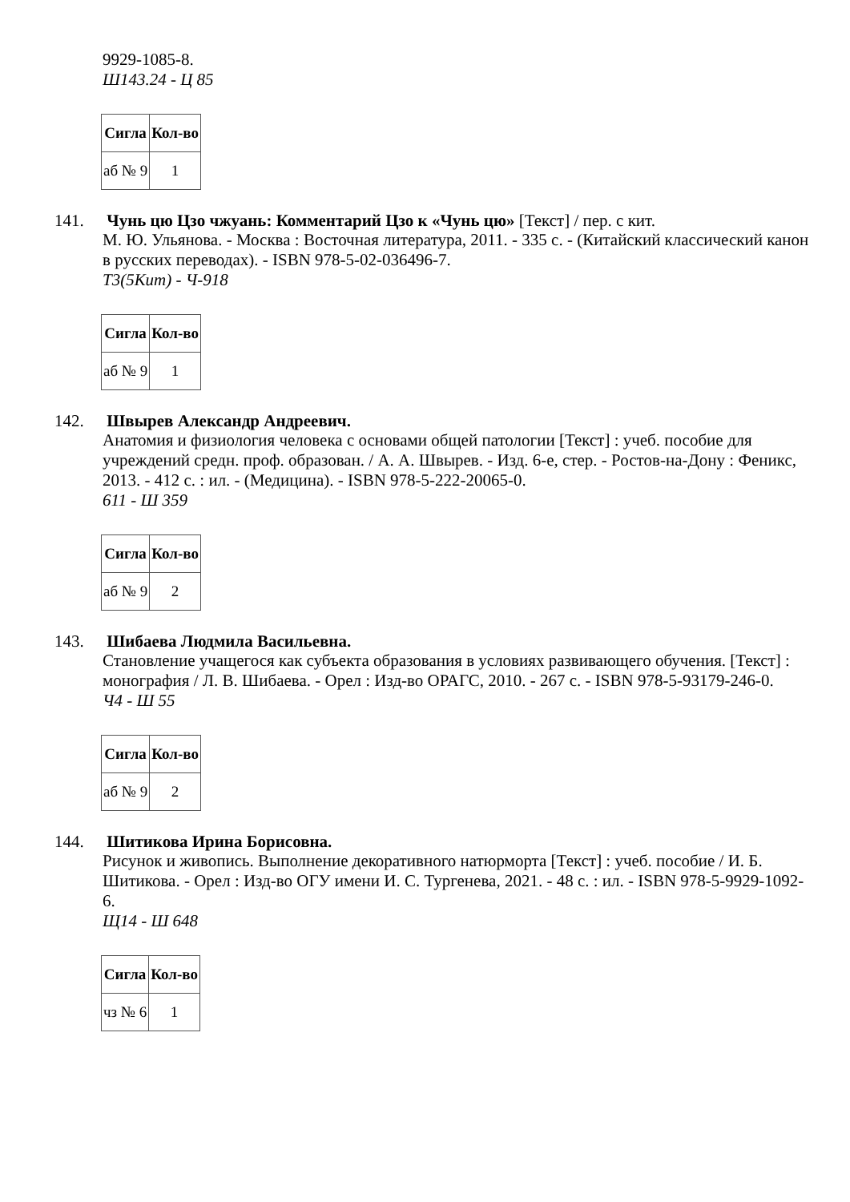9929-1085-8.
Ш143.24 - Ц 85
| Сигла | Кол-во |
| --- | --- |
| аб № 9 | 1 |
141. Чунь цю Цзо чжуань: Комментарий Цзо к «Чунь цю» [Текст] / пер. с кит.
М. Ю. Ульянова. - Москва : Восточная литература, 2011. - 335 с. - (Китайский классический канон в русских переводах). - ISBN 978-5-02-036496-7.
Т3(5Кит) - Ч-918
| Сигла | Кол-во |
| --- | --- |
| аб № 9 | 1 |
142. Швырев Александр Андреевич.
Анатомия и физиология человека с основами общей патологии [Текст] : учеб. пособие для учреждений средн. проф. образован. / А. А. Швырев. - Изд. 6-е, стер. - Ростов-на-Дону : Феникс, 2013. - 412 с. : ил. - (Медицина). - ISBN 978-5-222-20065-0.
611 - Ш 359
| Сигла | Кол-во |
| --- | --- |
| аб № 9 | 2 |
143. Шибаева Людмила Васильевна.
Становление учащегося как субъекта образования в условиях развивающего обучения. [Текст] : монография / Л. В. Шибаева. - Орел : Изд-во ОРАГС, 2010. - 267 с. - ISBN 978-5-93179-246-0.
Ч4 - Ш 55
| Сигла | Кол-во |
| --- | --- |
| аб № 9 | 2 |
144. Шитикова Ирина Борисовна.
Рисунок и живопись. Выполнение декоративного натюрморта [Текст] : учеб. пособие / И. Б. Шитикова. - Орел : Изд-во ОГУ имени И. С. Тургенева, 2021. - 48 с. : ил. - ISBN 978-5-9929-1092-6.
Щ14 - Ш 648
| Сигла | Кол-во |
| --- | --- |
| чз № 6 | 1 |